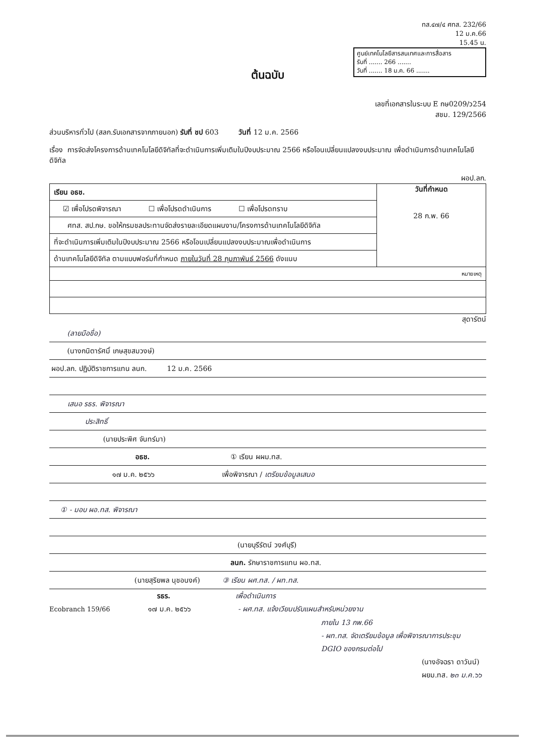ทส.๔๗/๔ ศทส. 232/66
12 ม.ค.66
15.45 น.
ศูนย์เทคโนโลยีสารสนเทศและการสื่อสาร
รับที่ ....... 266 .......
วันที่ ....... 18 ม.ค. 66 .......
ต้นฉบับ
เลขที่เอกสารในระบบ E กษ0209/ว254
สชม. 129/2566
ส่วนบริหารทั่วไป (สลก.รับเอกสารจากภายนอก) รับที่ ชป 603 วันที่ 12 ม.ค. 2566
เรื่อง การจัดส่งโครงการด้านเทคโนโลยีดิจิทัลที่จะดำเนินการเพิ่มเติมในปีงบประมาณ 2566 หรือโอนเปลี่ยนแปลงงบประมาณ เพื่อดำเนินการด้านเทคโนโลยีดิจิทัล
ผอป.ลก.
| เรียน อธช. | วันที่กำหนด 28 ก.พ. 66 |
| ☑ เพื่อโปรดพิจารณา ☐ เพื่อโปรดดำเนินการ ☐ เพื่อโปรดทราบ | |
| ศทส. สป.กษ. ขอให้กรมชลประทานจัดส่งรายละเอียดแผนงาน/โครงการด้านเทคโนโลยีดิจิทัล | |
| ที่จะดำเนินการเพิ่มเติมในปีงบประมาณ 2566 หรือโอนเปลี่ยนแปลงงบประมาณเพื่อดำเนินการ | |
| ด้านเทคโนโลยีดิจิทัล ตามแบบฟอร์มที่กำหนด ภายในวันที่ 28 กุมภาพันธ์ 2566 ดังแนบ | |
| หมายเหตุ | |
สุดารัตน์
(ลายมือชื่อ)
(นางกนิตารัศมิ์ เกษสุขสมวงษ์)
ผอป.ลก. ปฏิบัติราชการแทน ลนก. 12 ม.ค. 2566
เสนอ รธร. พิจารณา
ประสิทธิ์
(นายประพิศ จันทร์มา)
อธช. ① เรียน ผผม.ทส.
๑๗ ม.ค. ๒๕๖๖ เพื่อพิจารณา / เตรียมข้อมูลเสนอ
① - มอบ ผอ.ทส. พิจารณา
(นายบุรีรัตน์ วงศ์บุรี)
ลนก. รักษาราชการแทน ผอ.ทส.
(นายสุริยพล นุชอนงค์) ③ เรียน ผศ.ทส. / ผท.ทส.
รธร. เพื่อดำเนินการ
Ecobranch 159/66 ๑๗ ม.ค. ๒๕๖๖ - ผศ.ทส. แจ้งเวียนปรับแผนสำหรับหน่วยงาน
ภายใน 13 กพ.66
- ผท.ทส. จัดเตรียมข้อมูล เพื่อพิจารณาการประชุม
DGIO ของกรมต่อไป
(นางอัจฉรา ดาวันน์)
ผยม.ทส. ๒๓ ม.ค.๖๖